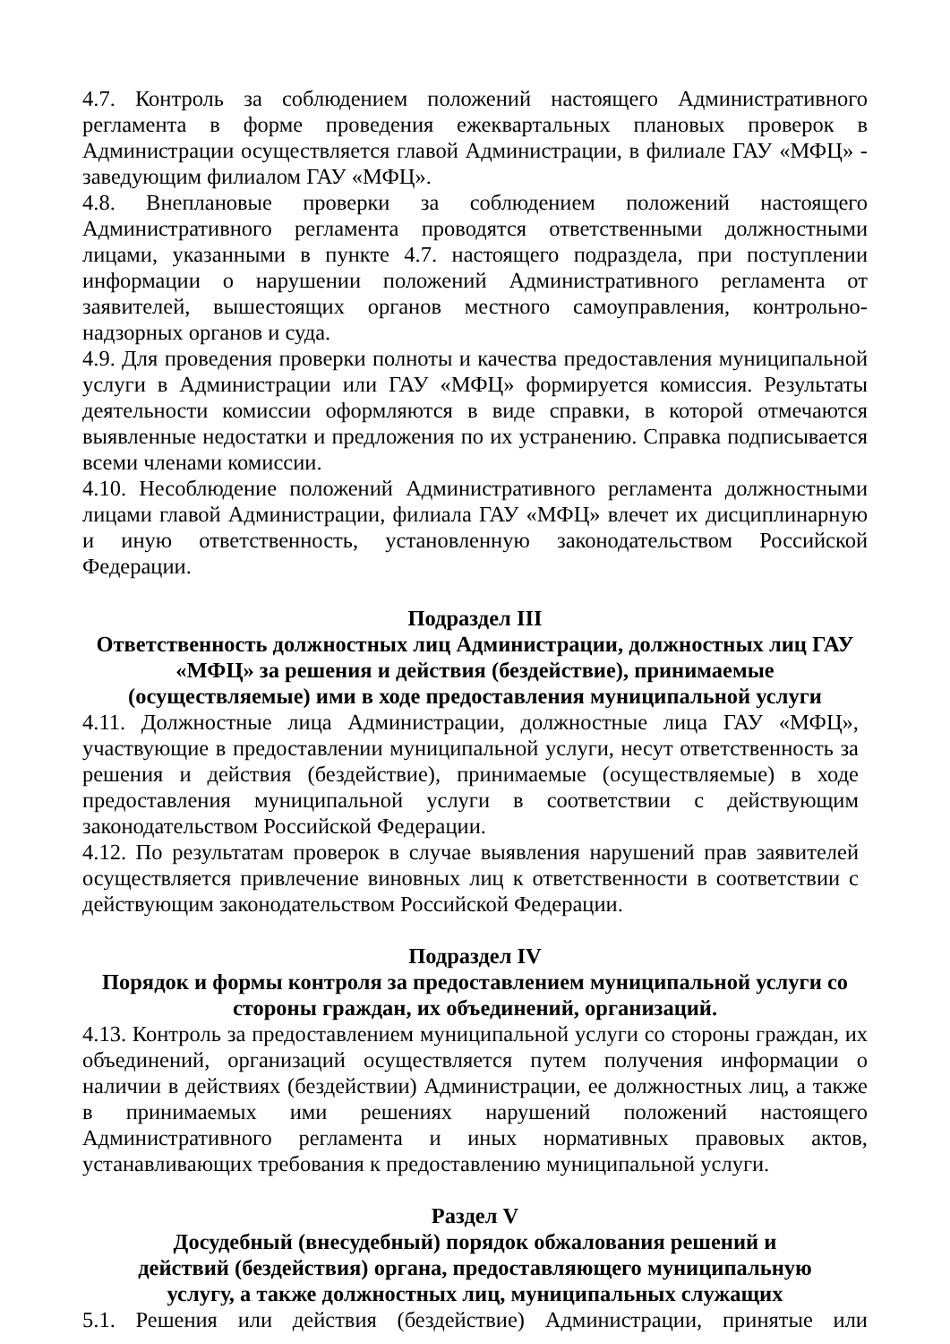4.7. Контроль за соблюдением положений настоящего Административного регламента в форме проведения ежеквартальных плановых проверок в Администрации осуществляется главой Администрации, в филиале ГАУ «МФЦ» - заведующим филиалом ГАУ «МФЦ».
4.8. Внеплановые проверки за соблюдением положений настоящего Административного регламента проводятся ответственными должностными лицами, указанными в пункте 4.7. настоящего подраздела, при поступлении информации о нарушении положений Административного регламента от заявителей, вышестоящих органов местного самоуправления, контрольно-надзорных органов и суда.
4.9. Для проведения проверки полноты и качества предоставления муниципальной услуги в Администрации или ГАУ «МФЦ» формируется комиссия. Результаты деятельности комиссии оформляются в виде справки, в которой отмечаются выявленные недостатки и предложения по их устранению. Справка подписывается всеми членами комиссии.
4.10. Несоблюдение положений Административного регламента должностными лицами главой Администрации, филиала ГАУ «МФЦ» влечет их дисциплинарную и иную ответственность, установленную законодательством Российской Федерации.
Подраздел III
Ответственность должностных лиц Администрации, должностных лиц ГАУ «МФЦ» за решения и действия (бездействие), принимаемые (осуществляемые) ими в ходе предоставления муниципальной услуги
4.11. Должностные лица Администрации, должностные лица ГАУ «МФЦ», участвующие в предоставлении муниципальной услуги, несут ответственность за решения и действия (бездействие), принимаемые (осуществляемые) в ходе предоставления муниципальной услуги в соответствии с действующим законодательством Российской Федерации.
4.12. По результатам проверок в случае выявления нарушений прав заявителей осуществляется привлечение виновных лиц к ответственности в соответствии с действующим законодательством Российской Федерации.
Подраздел IV
Порядок и формы контроля за предоставлением муниципальной услуги со стороны граждан, их объединений, организаций.
4.13. Контроль за предоставлением муниципальной услуги со стороны граждан, их объединений, организаций осуществляется путем получения информации о наличии в действиях (бездействии) Администрации, ее должностных лиц, а также в принимаемых ими решениях нарушений положений настоящего Административного регламента и иных нормативных правовых актов, устанавливающих требования к предоставлению муниципальной услуги.
Раздел V
Досудебный (внесудебный) порядок обжалования решений и
действий (бездействия) органа, предоставляющего муниципальную
услугу, а также должностных лиц, муниципальных служащих
5.1. Решения или действия (бездействие) Администрации, принятые или